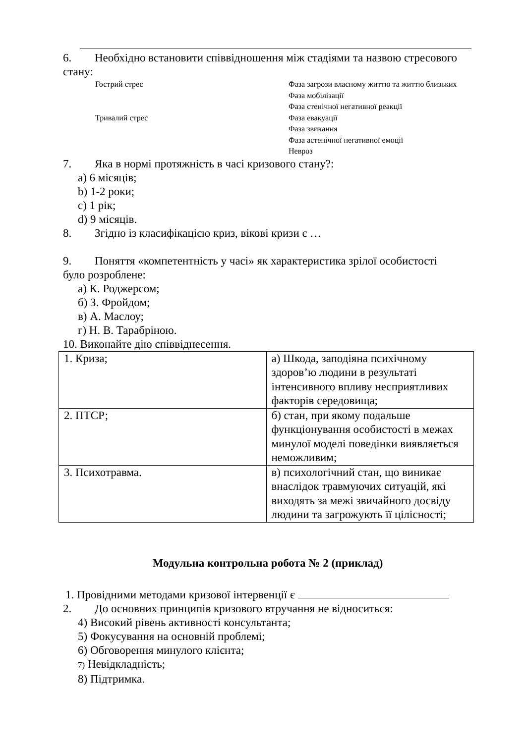6. Необхідно встановити співвідношення між стадіями та назвою стресового
стану:
Гострий стрес Фаза загрози власному життю та життю близьких
Фаза мобілізації
Фаза стенічної негативної реакції
Тривалий стрес Фаза евакуації
Фаза звикання
Фаза астенічної негативної емоції
Невроз
7. Яка в нормі протяжність в часі кризового стану?:
a) 6 місяців;
b) 1-2 роки;
c) 1 рік;
d) 9 місяців.
8. Згідно із класифікацією криз, вікові кризи є …
9. Поняття «компетентність у часі» як характеристика зрілої особистості
було розроблене:
а) К. Роджерсом;
б) З. Фройдом;
в) А. Маслоу;
г) Н. В. Тарабріною.
10. Виконайте дію співвіднесення.
| 1. Криза; | а) Шкода, заподіяна психічному здоров’ю людини в результаті інтенсивного впливу несприятливих факторів середовища; |
| 2. ПТСР; | б) стан, при якому подальше функціонування особистості в межах минулої моделі поведінки виявляється неможливим; |
| 3. Психотравма. | в) психологічний стан, що виникає внаслідок травмуючих ситуацій, які виходять за межі звичайного досвіду людини та загрожують її цілісності; |
Модульна контрольна робота № 2 (приклад)
1. Провідними методами кризової інтервенції є
2. До основних принципів кризового втручання не відноситься:
4) Високий рівень активності консультанта;
5) Фокусування на основній проблемі;
6) Обговорення минулого клієнта;
7) Невідкладність;
8) Підтримка.